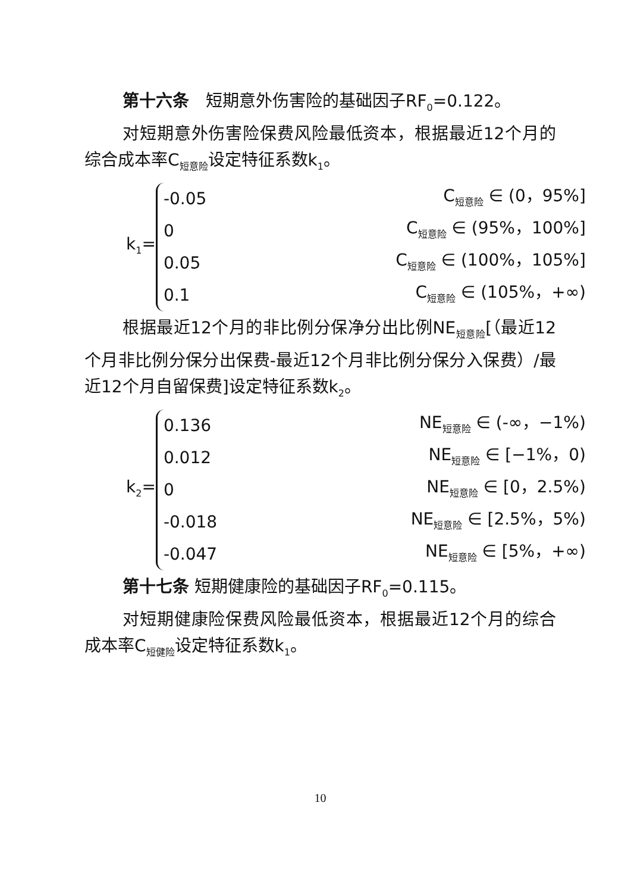第十六条　短期意外伤害险的基础因子RF<sub>0</sub>=0.122。
对短期意外伤害险保费风险最低资本，根据最近12个月的综合成本率C<sub>短意险</sub>设定特征系数k<sub>1</sub>。
k<sub>1</sub>=
-0.05 C<sub>短意险</sub> ∈ (0，95%]
0 C<sub>短意险</sub> ∈ (95%，100%]
0.05 C<sub>短意险</sub> ∈ (100%，105%]
0.1 C<sub>短意险</sub> ∈ (105%，+∞)
根据最近12个月的非比例分保净分出比例NE<sub>短意险</sub>[（最近12个月非比例分保分出保费-最近12个月非比例分保分入保费）/最近12个月自留保费]设定特征系数k<sub>2</sub>。
k<sub>2</sub>=
0.136 NE<sub>短意险</sub> ∈ (-∞，−1%)
0.012 NE<sub>短意险</sub> ∈ [−1%，0)
0 NE<sub>短意险</sub> ∈ [0，2.5%)
-0.018 NE<sub>短意险</sub> ∈ [2.5%，5%)
-0.047 NE<sub>短意险</sub> ∈ [5%，+∞)
第十七条 短期健康险的基础因子RF<sub>0</sub>=0.115。
对短期健康险保费风险最低资本，根据最近12个月的综合成本率C<sub>短健险</sub>设定特征系数k<sub>1</sub>。
10